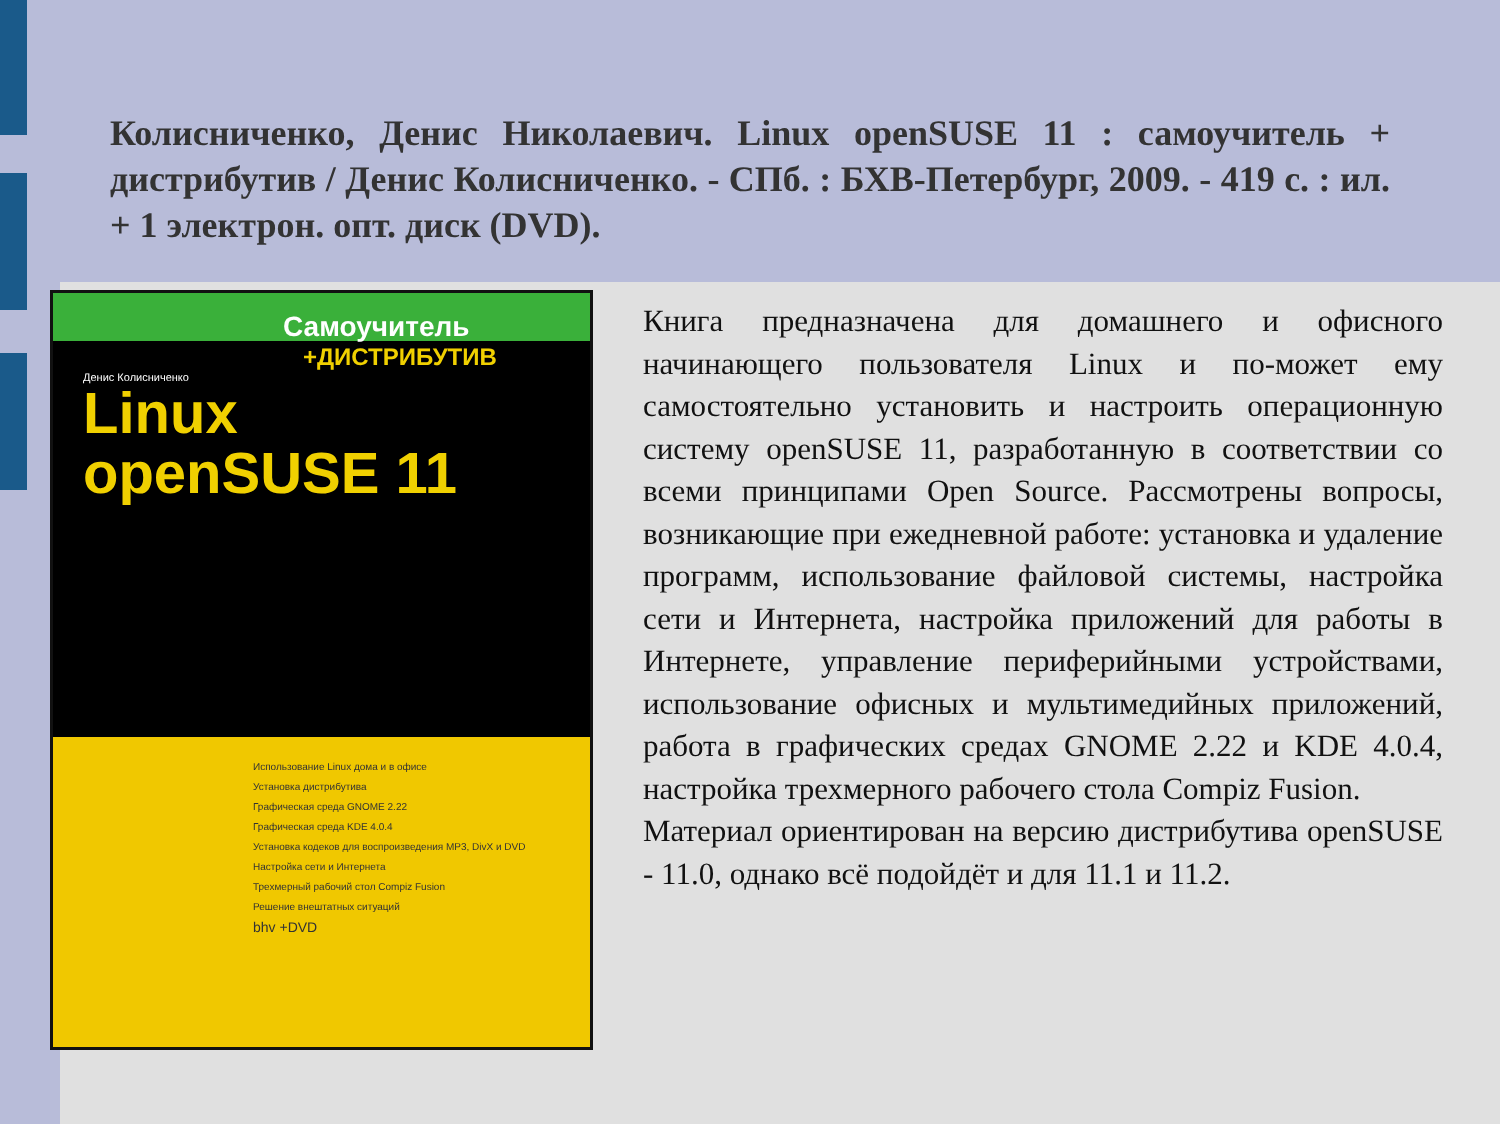Колисниченко, Денис Николаевич. Linux openSUSE 11 : самоучитель + дистрибутив / Денис Колисниченко. - СПб. : БХВ-Петербург, 2009. - 419 с. : ил. + 1 электрон. опт. диск (DVD).
Самоучитель
+ДИСТРИБУТИВ
Денис Колисниченко
Linux
openSUSE 11
Использование Linux дома и в офисе
Установка дистрибутива
Графическая среда GNOME 2.22
Графическая среда KDE 4.0.4
Установка кодеков для воспроизведения MP3, DivX и DVD
Настройка сети и Интернета
Трехмерный рабочий стол Compiz Fusion
Решение внештатных ситуаций
bhv +DVD
Книга предназначена для домашнего и офисного начинающего пользователя Linux и по-может ему самостоятельно установить и настроить операционную систему openSUSE 11, разработанную в соответствии со всеми принципами Open Source. Рассмотрены вопросы, возникающие при ежедневной работе: установка и удаление программ, использование файловой системы, настройка сети и Интернета, настройка приложений для работы в Интернете, управление периферийными устройствами, использование офисных и мультимедийных приложений, работа в графических средах GNOME 2.22 и KDE 4.0.4, настройка трехмерного рабочего стола Compiz Fusion.
Материал ориентирован на версию дистрибутива openSUSE - 11.0, однако всё подойдёт и для 11.1 и 11.2.